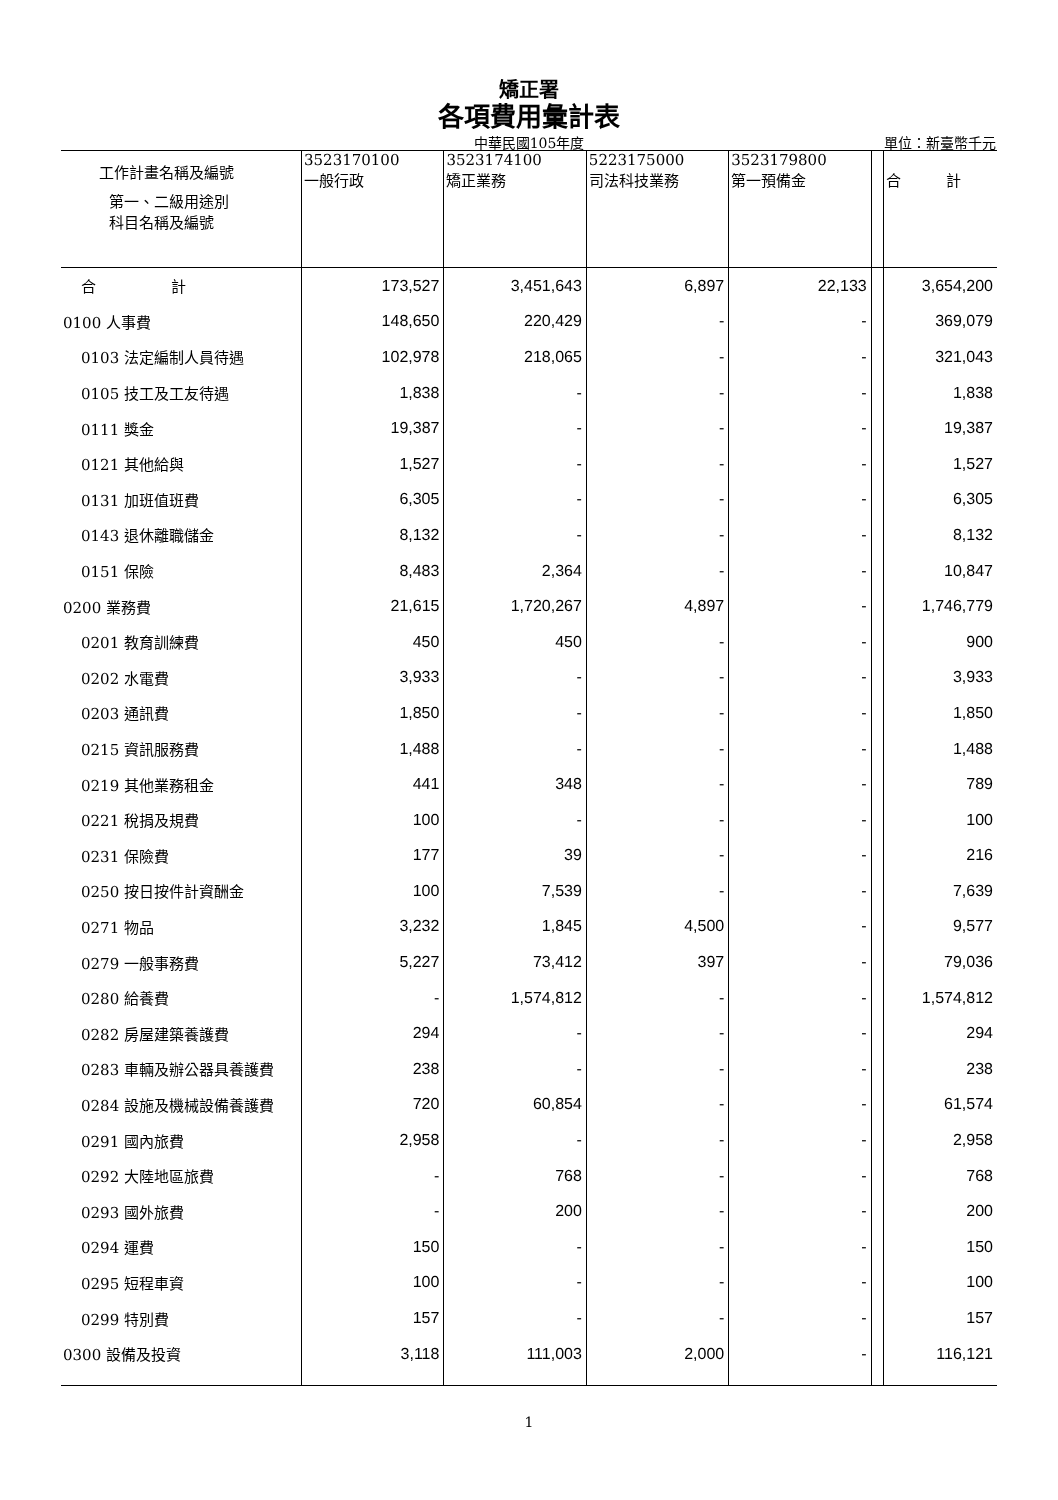矯正署
各項費用彙計表
中華民國105年度 單位：新臺幣千元
| 工作計畫名稱及編號 第一、二級用途別 科目名稱及編號 | 3523170100 一般行政 | 3523174100 矯正業務 | 5223175000 司法科技業務 | 3523179800 第一預備金 | | 合 計 |
| --- | --- | --- | --- | --- | --- | --- |
| 合 計 | 173,527 | 3,451,643 | 6,897 | 22,133 | | 3,654,200 |
| 0100 人事費 | 148,650 | 220,429 | - | - | | 369,079 |
| 0103 法定編制人員待遇 | 102,978 | 218,065 | - | - | | 321,043 |
| 0105 技工及工友待遇 | 1,838 | - | - | - | | 1,838 |
| 0111 獎金 | 19,387 | - | - | - | | 19,387 |
| 0121 其他給與 | 1,527 | - | - | - | | 1,527 |
| 0131 加班值班費 | 6,305 | - | - | - | | 6,305 |
| 0143 退休離職儲金 | 8,132 | - | - | - | | 8,132 |
| 0151 保險 | 8,483 | 2,364 | - | - | | 10,847 |
| 0200 業務費 | 21,615 | 1,720,267 | 4,897 | - | | 1,746,779 |
| 0201 教育訓練費 | 450 | 450 | - | - | | 900 |
| 0202 水電費 | 3,933 | - | - | - | | 3,933 |
| 0203 通訊費 | 1,850 | - | - | - | | 1,850 |
| 0215 資訊服務費 | 1,488 | - | - | - | | 1,488 |
| 0219 其他業務租金 | 441 | 348 | - | - | | 789 |
| 0221 稅捐及規費 | 100 | - | - | - | | 100 |
| 0231 保險費 | 177 | 39 | - | - | | 216 |
| 0250 按日按件計資酬金 | 100 | 7,539 | - | - | | 7,639 |
| 0271 物品 | 3,232 | 1,845 | 4,500 | - | | 9,577 |
| 0279 一般事務費 | 5,227 | 73,412 | 397 | - | | 79,036 |
| 0280 給養費 | - | 1,574,812 | - | - | | 1,574,812 |
| 0282 房屋建築養護費 | 294 | - | - | - | | 294 |
| 0283 車輛及辦公器具養護費 | 238 | - | - | - | | 238 |
| 0284 設施及機械設備養護費 | 720 | 60,854 | - | - | | 61,574 |
| 0291 國內旅費 | 2,958 | - | - | - | | 2,958 |
| 0292 大陸地區旅費 | - | 768 | - | - | | 768 |
| 0293 國外旅費 | - | 200 | - | - | | 200 |
| 0294 運費 | 150 | - | - | - | | 150 |
| 0295 短程車資 | 100 | - | - | - | | 100 |
| 0299 特別費 | 157 | - | - | - | | 157 |
| 0300 設備及投資 | 3,118 | 111,003 | 2,000 | - | | 116,121 |
1